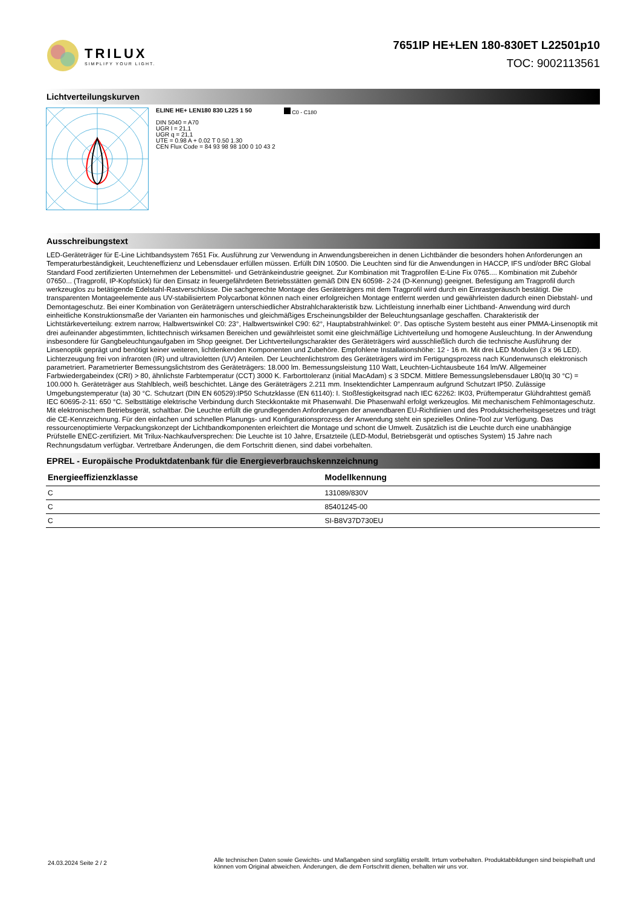TRILUX
SIMPLIFY YOUR LIGHT.
7651IP HE+LEN 180-830ET L22501p10
TOC: 9002113561
Lichtverteilungskurven
ELINE HE+ LEN180 830 L225 1 50
DIN 5040 = A70
UGR l = 21,1
UGR q = 21,1
UTE = 0.98 A + 0.02 T 0.50 1.30
CEN Flux Code = 84 93 98 98 100 0 10 43 2
C0 - C180
Ausschreibungstext
LED-Geräteträger für E-Line Lichtbandsystem 7651 Fix. Ausführung zur Verwendung in Anwendungsbereichen in denen Lichtbänder die besonders hohen Anforderungen an Temperaturbeständigkeit, Leuchteneffizienz und Lebensdauer erfüllen müssen. Erfüllt DIN 10500. Die Leuchten sind für die Anwendungen in HACCP, IFS und/oder BRC Global Standard Food zertifizierten Unternehmen der Lebensmittel- und Getränkeindustrie geeignet. Zur Kombination mit Tragprofilen E-Line Fix 0765.... Kombination mit Zubehör 07650... (Tragprofil, IP-Kopfstück) für den Einsatz in feuergefährdeten Betriebsstätten gemäß DIN EN 60598- 2-24 (D-Kennung) geeignet. Befestigung am Tragprofil durch werkzeuglos zu betätigende Edelstahl-Rastverschlüsse. Die sachgerechte Montage des Geräteträgers mit dem Tragprofil wird durch ein Einrastgeräusch bestätigt. Die transparenten Montageelemente aus UV-stabilisiertem Polycarbonat können nach einer erfolgreichen Montage entfernt werden und gewährleisten dadurch einen Diebstahl- und Demontageschutz. Bei einer Kombination von Geräteträgern unterschiedlicher Abstrahlcharakteristik bzw. Lichtleistung innerhalb einer Lichtband- Anwendung wird durch einheitliche Konstruktionsmaße der Varianten ein harmonisches und gleichmäßiges Erscheinungsbilder der Beleuchtungsanlage geschaffen. Charakteristik der Lichtstärkeverteilung: extrem narrow, Halbwertswinkel C0: 23°, Halbwertswinkel C90: 62°, Hauptabstrahlwinkel: 0°. Das optische System besteht aus einer PMMA-Linsenoptik mit drei aufeinander abgestimmten, lichttechnisch wirksamen Bereichen und gewährleistet somit eine gleichmäßige Lichtverteilung und homogene Ausleuchtung. In der Anwendung insbesondere für Gangbeleuchtungaufgaben im Shop geeignet. Der Lichtverteilungscharakter des Geräteträgers wird ausschließlich durch die technische Ausführung der Linsenoptik geprägt und benötigt keiner weiteren, lichtlenkenden Komponenten und Zubehöre. Empfohlene Installationshöhe: 12 - 16 m. Mit drei LED Modulen (3 x 96 LED). Lichterzeugung frei von infraroten (IR) und ultravioletten (UV) Anteilen. Der Leuchtenlichtstrom des Geräteträgers wird im Fertigungsprozess nach Kundenwunsch elektronisch parametriert. Parametrierter Bemessungslichtstrom des Geräteträgers: 18.000 lm. Bemessungsleistung 110 Watt, Leuchten-Lichtausbeute 164 lm/W. Allgemeiner Farbwiedergabeindex (CRI) > 80, ähnlichste Farbtemperatur (CCT) 3000 K. Farborttoleranz (initial MacAdam) ≤ 3 SDCM. Mittlere Bemessungslebensdauer L80(tq 30 °C) = 100.000 h. Geräteträger aus Stahlblech, weiß beschichtet. Länge des Geräteträgers 2.211 mm. Insektendichter Lampenraum aufgrund Schutzart IP50. Zulässige Umgebungstemperatur (ta) 30 °C. Schutzart (DIN EN 60529):IP50 Schutzklasse (EN 61140): I. Stoßfestigkeitsgrad nach IEC 62262: IK03, Prüftemperatur Glühdrahttest gemäß IEC 60695-2-11: 650 °C. Selbsttätige elektrische Verbindung durch Steckkontakte mit Phasenwahl. Die Phasenwahl erfolgt werkzeuglos. Mit mechanischem Fehlmontageschutz. Mit elektronischem Betriebsgerät, schaltbar. Die Leuchte erfüllt die grundlegenden Anforderungen der anwendbaren EU-Richtlinien und des Produktsicherheitsgesetzes und trägt die CE-Kennzeichnung. Für den einfachen und schnellen Planungs- und Konfigurationsprozess der Anwendung steht ein spezielles Online-Tool zur Verfügung. Das ressourcenoptimierte Verpackungskonzept der Lichtbandkomponenten erleichtert die Montage und schont die Umwelt. Zusätzlich ist die Leuchte durch eine unabhängige Prüfstelle ENEC-zertifiziert. Mit Trilux-Nachkaufversprechen: Die Leuchte ist 10 Jahre, Ersatzteile (LED-Modul, Betriebsgerät und optisches System) 15 Jahre nach Rechnungsdatum verfügbar. Vertretbare Änderungen, die dem Fortschritt dienen, sind dabei vorbehalten.
EPREL - Europäische Produktdatenbank für die Energieverbrauchskennzeichnung
| Energieeffizienzklasse | Modellkennung |
| --- | --- |
| C | 131089/830V |
| C | 85401245-00 |
| C | SI-B8V37D730EU |
24.03.2024 Seite 2 / 2
Alle technischen Daten sowie Gewichts- und Maßangaben sind sorgfältig erstellt. Irrtum vorbehalten. Produktabbildungen sind beispielhaft und können vom Original abweichen. Änderungen, die dem Fortschritt dienen, behalten wir uns vor.